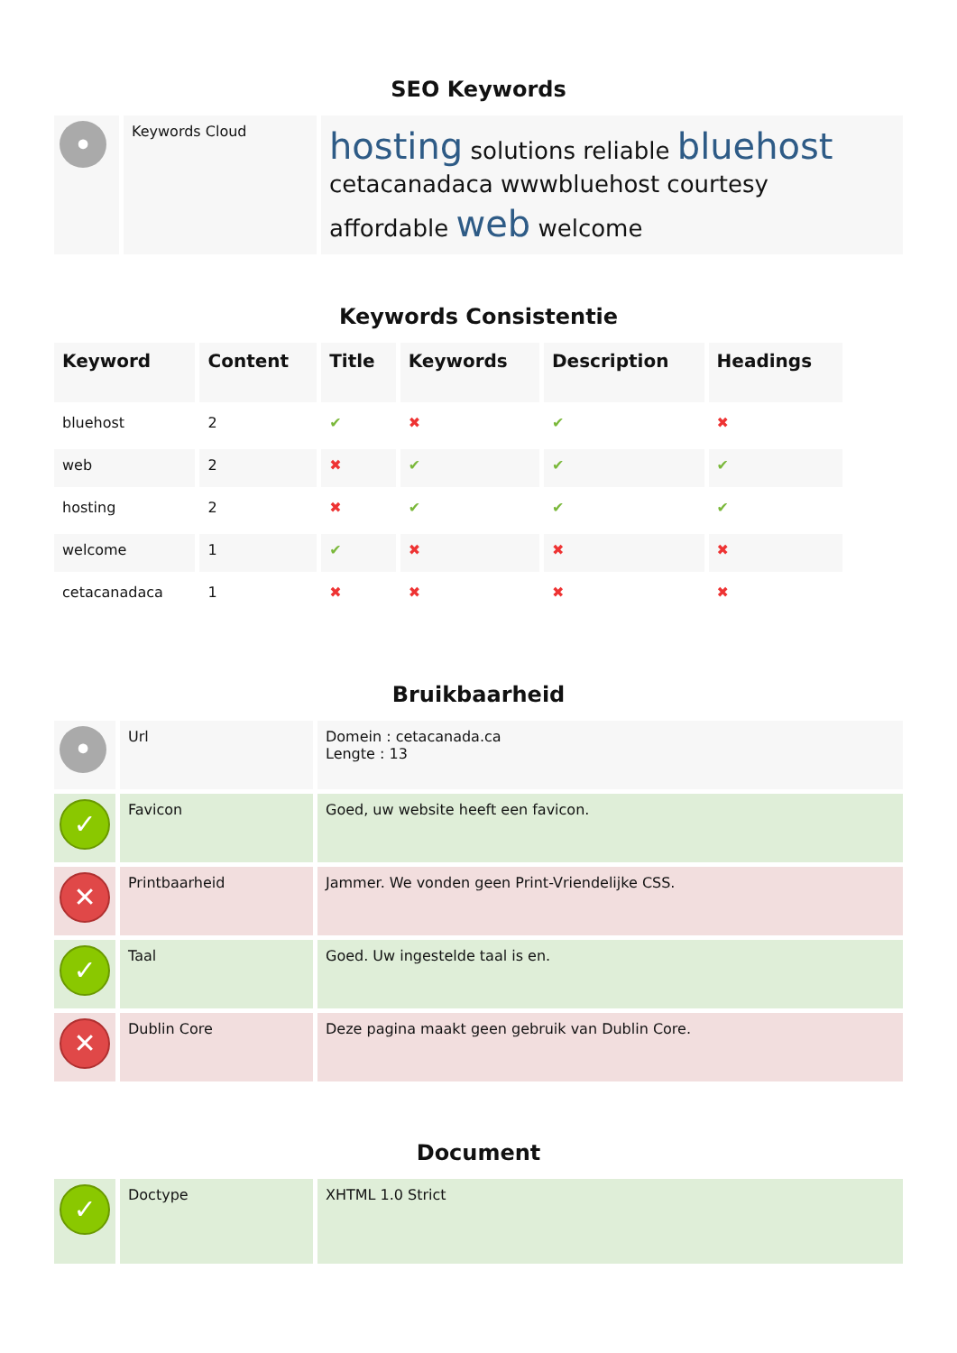SEO Keywords
| • | Keywords Cloud | hosting solutions reliable bluehost cetacanadaca wwwbluehost courtesy affordable web welcome |
Keywords Consistentie
| Keyword | Content | Title | Keywords | Description | Headings |
| --- | --- | --- | --- | --- | --- |
| bluehost | 2 | ✔ | ✖ | ✔ | ✖ |
| web | 2 | ✖ | ✔ | ✔ | ✔ |
| hosting | 2 | ✖ | ✔ | ✔ | ✔ |
| welcome | 1 | ✔ | ✖ | ✖ | ✖ |
| cetacanadaca | 1 | ✖ | ✖ | ✖ | ✖ |
Bruikbaarheid
| • | Url | Domein : cetacanada.ca Lengte : 13 |
| ✓ | Favicon | Goed, uw website heeft een favicon. |
| ✕ | Printbaarheid | Jammer. We vonden geen Print-Vriendelijke CSS. |
| ✓ | Taal | Goed. Uw ingestelde taal is en. |
| ✕ | Dublin Core | Deze pagina maakt geen gebruik van Dublin Core. |
Document
| ✓ | Doctype | XHTML 1.0 Strict |